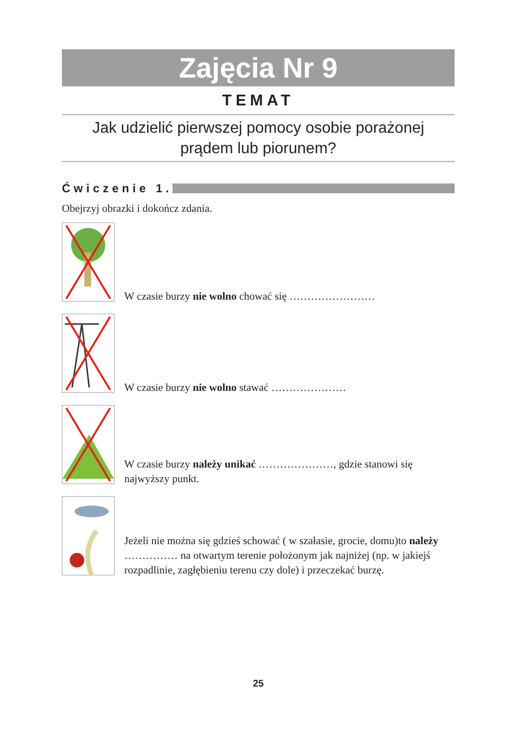Zajęcia Nr 9
TEMAT
Jak udzielić pierwszej pomocy osobie porażonej
prądem lub piorunem?
Ćwiczenie 1.
Obejrzyj obrazki i dokończ zdania.
W czasie burzy nie wolno chować się ……………………
W czasie burzy nie wolno stawać …………………
W czasie burzy należy unikać …………………, gdzie stanowi się najwyższy punkt.
Jeżeli nie można się gdzieś schować ( w szałasie, grocie, domu)to należy …………… na otwartym terenie położonym jak najniżej (np. w jakiejś rozpadlinie, zagłębieniu terenu czy dole) i przeczekać burzę.
25